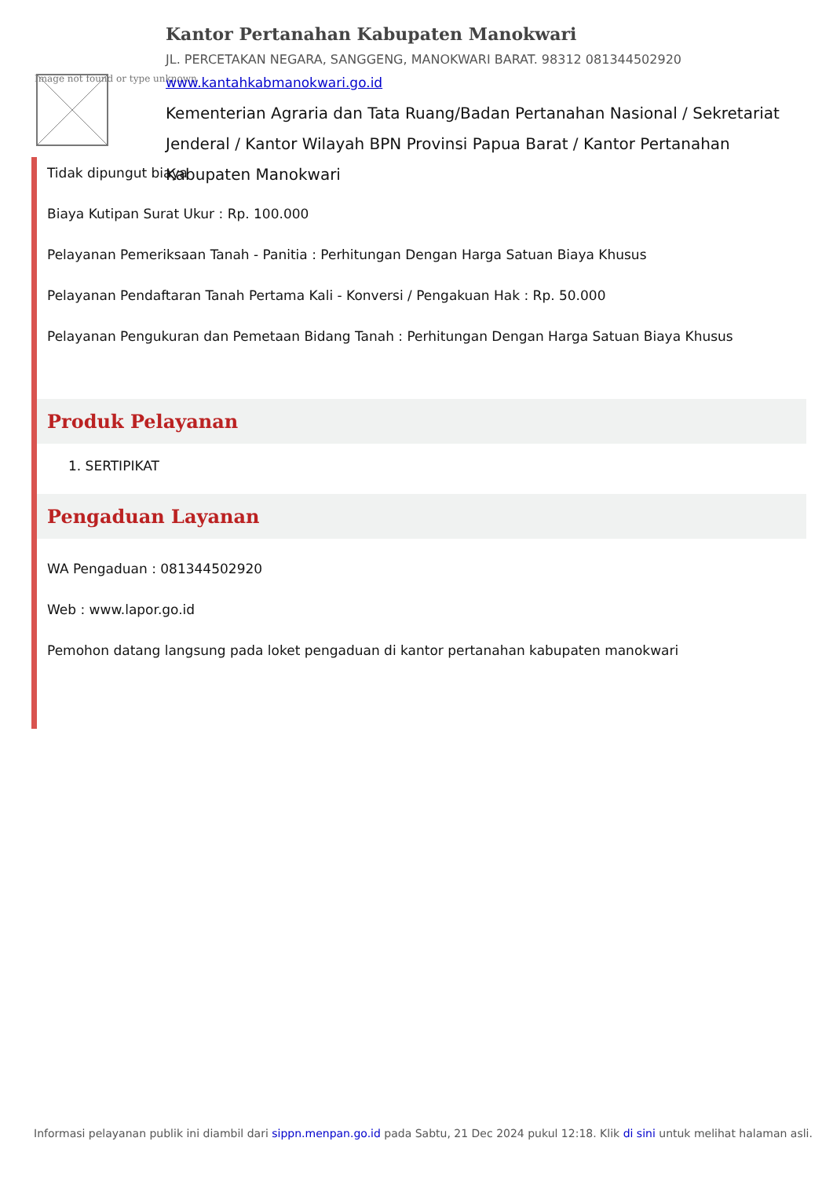Image not found or type unknown
Kantor Pertanahan Kabupaten Manokwari
JL. PERCETAKAN NEGARA, SANGGENG, MANOKWARI BARAT. 98312 081344502920
www.kantahkabmanokwari.go.id
Kementerian Agraria dan Tata Ruang/Badan Pertanahan Nasional / Sekretariat Jenderal / Kantor Wilayah BPN Provinsi Papua Barat / Kantor Pertanahan Kabupaten Manokwari
Tidak dipungut biaya
Biaya Kutipan Surat Ukur : Rp. 100.000
Pelayanan Pemeriksaan Tanah - Panitia : Perhitungan Dengan Harga Satuan Biaya Khusus
Pelayanan Pendaftaran Tanah Pertama Kali - Konversi / Pengakuan Hak : Rp. 50.000
Pelayanan Pengukuran dan Pemetaan Bidang Tanah : Perhitungan Dengan Harga Satuan Biaya Khusus
Produk Pelayanan
1. SERTIPIKAT
Pengaduan Layanan
WA Pengaduan : 081344502920
Web : www.lapor.go.id
Pemohon datang langsung pada loket pengaduan di kantor pertanahan kabupaten manokwari
Informasi pelayanan publik ini diambil dari sippn.menpan.go.id pada Sabtu, 21 Dec 2024 pukul 12:18. Klik di sini untuk melihat halaman asli.